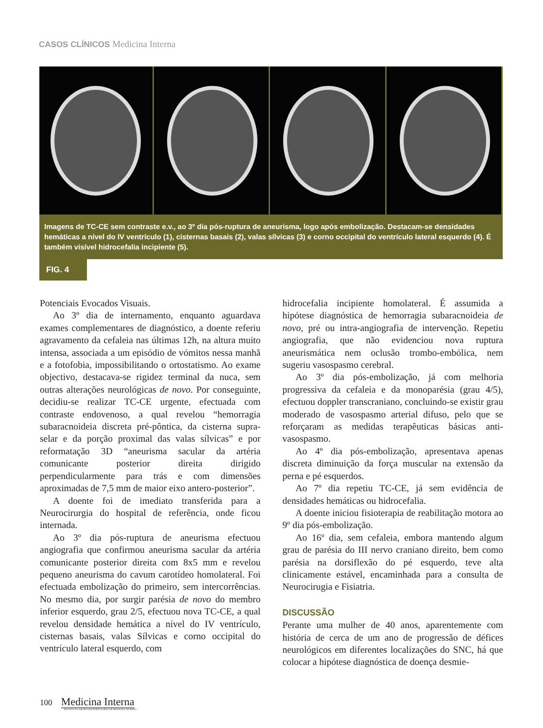CASOS CLÍNICOS Medicina Interna
Imagens de TC-CE sem contraste e.v., ao 3º dia pós-ruptura de aneurisma, logo após embolização. Destacam-se densidades hemáticas a nível do IV ventrículo (1), cisternas basais (2), valas sílvicas (3) e corno occipital do ventrículo lateral esquerdo (4). É também visível hidrocefalia incipiente (5).
FIG. 4
Potenciais Evocados Visuais.
Ao 3º dia de internamento, enquanto aguardava exames complementares de diagnóstico, a doente referiu agravamento da cefaleia nas últimas 12h, na altura muito intensa, associada a um episódio de vómitos nessa manhã e a fotofobia, impossibilitando o ortostatismo. Ao exame objectivo, destacava-se rigidez terminal da nuca, sem outras alterações neurológicas de novo. Por conseguinte, decidiu-se realizar TC-CE urgente, efectuada com contraste endovenoso, a qual revelou “hemorragia subaracnoideia discreta pré-pôntica, da cisterna supra-selar e da porção proximal das valas sílvicas” e por reformatação 3D “aneurisma sacular da artéria comunicante posterior direita dirigido perpendicularmente para trás e com dimensões aproximadas de 7,5 mm de maior eixo antero-posterior”.
A doente foi de imediato transferida para a Neurocirurgia do hospital de referência, onde ficou internada.
Ao 3º dia pós-ruptura de aneurisma efectuou angiografia que confirmou aneurisma sacular da artéria comunicante posterior direita com 8x5 mm e revelou pequeno aneurisma do cavum carotídeo homolateral. Foi efectuada embolização do primeiro, sem intercorrências. No mesmo dia, por surgir parésia de novo do membro inferior esquerdo, grau 2/5, efectuou nova TC-CE, a qual revelou densidade hemática a nível do IV ventrículo, cisternas basais, valas Sílvicas e corno occipital do ventrículo lateral esquerdo, com
hidrocefalia incipiente homolateral. É assumida a hipótese diagnóstica de hemorragia subaracnoideia de novo, pré ou intra-angiografia de intervenção. Repetiu angiografia, que não evidenciou nova ruptura aneurismática nem oclusão trombo-embólica, nem sugeriu vasospasmo cerebral.
Ao 3º dia pós-embolização, já com melhoria progressiva da cefaleia e da monoparésia (grau 4/5), efectuou doppler transcraniano, concluindo-se existir grau moderado de vasospasmo arterial difuso, pelo que se reforçaram as medidas terapêuticas básicas anti-vasospasmo.
Ao 4º dia pós-embolização, apresentava apenas discreta diminuição da força muscular na extensão da perna e pé esquerdos.
Ao 7º dia repetiu TC-CE, já sem evidência de densidades hemáticas ou hidrocefalia.
A doente iniciou fisioterapia de reabilitação motora ao 9º dia pós-embolização.
Ao 16º dia, sem cefaleia, embora mantendo algum grau de parésia do III nervo craniano direito, bem como parésia na dorsiflexão do pé esquerdo, teve alta clinicamente estável, encaminhada para a consulta de Neurocirugia e Fisiatria.
DISCUSSÃO
Perante uma mulher de 40 anos, aparentemente com história de cerca de um ano de progressão de défices neurológicos em diferentes localizações do SNC, há que colocar a hipótese diagnóstica de doença desmie-
100 Medicina Interna
REVISTA DA SOCIEDADE PORTUGUESA DE MEDICINA INTERNA